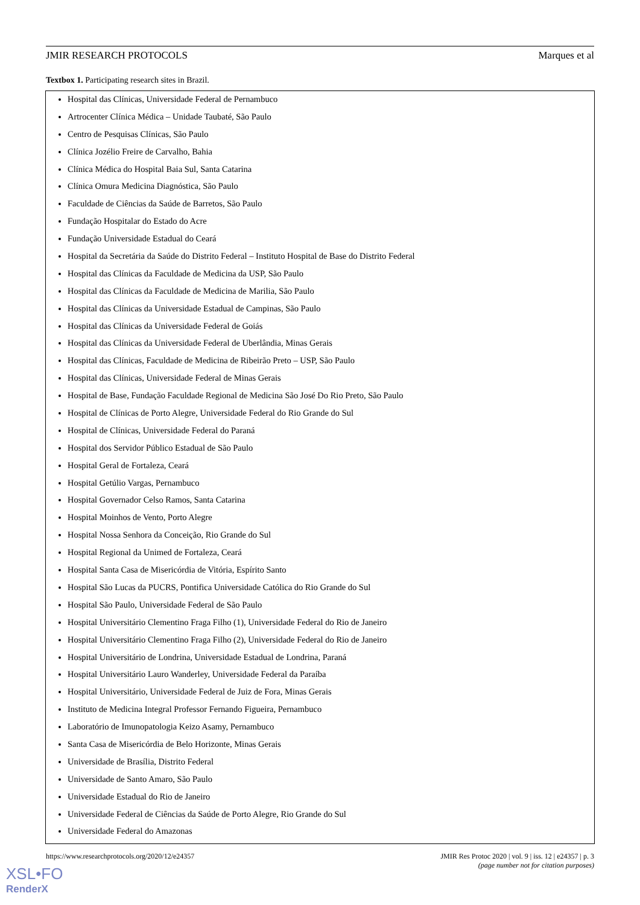JMIR RESEARCH PROTOCOLS Marques et al
Textbox 1. Participating research sites in Brazil.
Hospital das Clínicas, Universidade Federal de Pernambuco
Artrocenter Clínica Médica – Unidade Taubaté, São Paulo
Centro de Pesquisas Clínicas, São Paulo
Clínica Jozélio Freire de Carvalho, Bahia
Clínica Médica do Hospital Baia Sul, Santa Catarina
Clínica Omura Medicina Diagnóstica, São Paulo
Faculdade de Ciências da Saúde de Barretos, São Paulo
Fundação Hospitalar do Estado do Acre
Fundação Universidade Estadual do Ceará
Hospital da Secretária da Saúde do Distrito Federal – Instituto Hospital de Base do Distrito Federal
Hospital das Clínicas da Faculdade de Medicina da USP, São Paulo
Hospital das Clínicas da Faculdade de Medicina de Marilia, São Paulo
Hospital das Clínicas da Universidade Estadual de Campinas, São Paulo
Hospital das Clínicas da Universidade Federal de Goiás
Hospital das Clínicas da Universidade Federal de Uberlândia, Minas Gerais
Hospital das Clínicas, Faculdade de Medicina de Ribeirão Preto – USP, São Paulo
Hospital das Clínicas, Universidade Federal de Minas Gerais
Hospital de Base, Fundação Faculdade Regional de Medicina São José Do Rio Preto, São Paulo
Hospital de Clínicas de Porto Alegre, Universidade Federal do Rio Grande do Sul
Hospital de Clínicas, Universidade Federal do Paraná
Hospital dos Servidor Público Estadual de São Paulo
Hospital Geral de Fortaleza, Ceará
Hospital Getúlio Vargas, Pernambuco
Hospital Governador Celso Ramos, Santa Catarina
Hospital Moinhos de Vento, Porto Alegre
Hospital Nossa Senhora da Conceição, Rio Grande do Sul
Hospital Regional da Unimed de Fortaleza, Ceará
Hospital Santa Casa de Misericórdia de Vitória, Espírito Santo
Hospital São Lucas da PUCRS, Pontifica Universidade Católica do Rio Grande do Sul
Hospital São Paulo, Universidade Federal de São Paulo
Hospital Universitário Clementino Fraga Filho (1), Universidade Federal do Rio de Janeiro
Hospital Universitário Clementino Fraga Filho (2), Universidade Federal do Rio de Janeiro
Hospital Universitário de Londrina, Universidade Estadual de Londrina, Paraná
Hospital Universitário Lauro Wanderley, Universidade Federal da Paraíba
Hospital Universitário, Universidade Federal de Juiz de Fora, Minas Gerais
Instituto de Medicina Integral Professor Fernando Figueira, Pernambuco
Laboratório de Imunopatologia Keizo Asamy, Pernambuco
Santa Casa de Misericórdia de Belo Horizonte, Minas Gerais
Universidade de Brasília, Distrito Federal
Universidade de Santo Amaro, São Paulo
Universidade Estadual do Rio de Janeiro
Universidade Federal de Ciências da Saúde de Porto Alegre, Rio Grande do Sul
Universidade Federal do Amazonas
https://www.researchprotocols.org/2020/12/e24357 JMIR Res Protoc 2020 | vol. 9 | iss. 12 | e24357 | p. 3
(page number not for citation purposes)
XSL•FO
RenderX